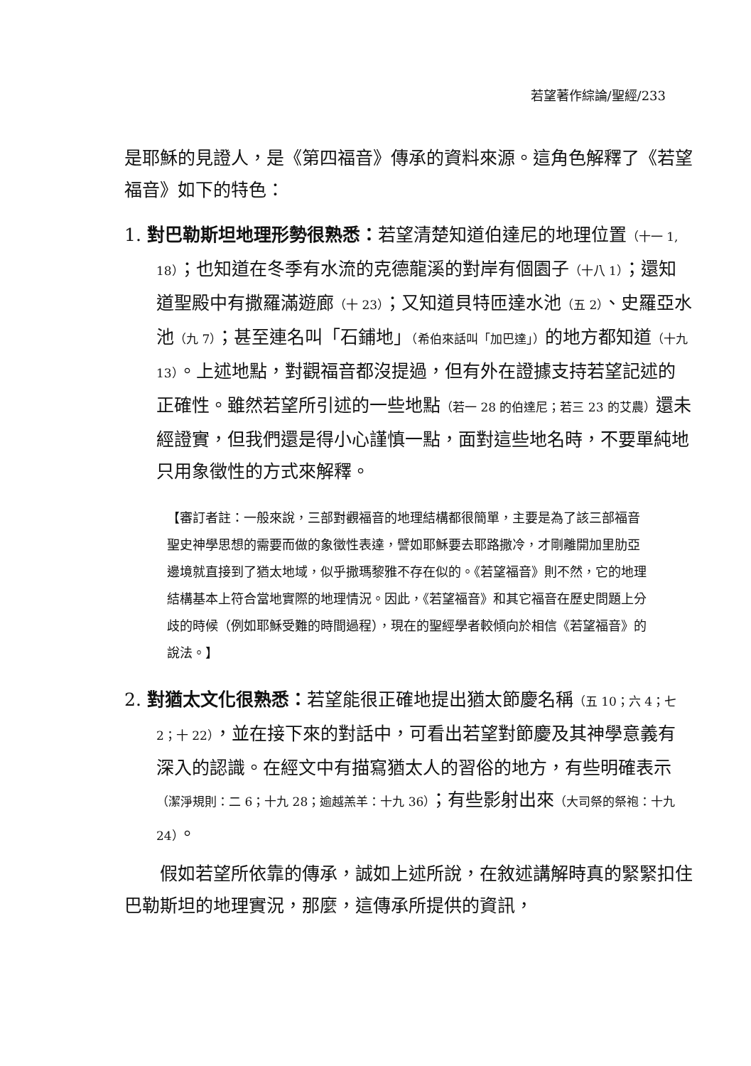若望著作綜論/聖經/233
是耶穌的見證人，是《第四福音》傳承的資料來源。這角色解釋了《若望福音》如下的特色：
1. 對巴勒斯坦地理形勢很熟悉：若望清楚知道伯達尼的地理位置（十一 1, 18）；也知道在冬季有水流的克德龍溪的對岸有個園子（十八 1）；還知道聖殿中有撒羅滿遊廊（十 23）；又知道貝特匝達水池（五 2）、史羅亞水池（九 7）；甚至連名叫「石鋪地」（希伯來話叫「加巴達」）的地方都知道（十九 13）。上述地點，對觀福音都沒提過，但有外在證據支持若望記述的正確性。雖然若望所引述的一些地點（若一 28 的伯達尼；若三 23 的艾農）還未經證實，但我們還是得小心謹慎一點，面對這些地名時，不要單純地只用象徵性的方式來解釋。
【審訂者註：一般來說，三部對觀福音的地理結構都很簡單，主要是為了該三部福音聖史神學思想的需要而做的象徵性表達，譬如耶穌要去耶路撒冷，才剛離開加里肋亞邊境就直接到了猶太地域，似乎撒瑪黎雅不存在似的。《若望福音》則不然，它的地理結構基本上符合當地實際的地理情況。因此，《若望福音》和其它福音在歷史問題上分歧的時候（例如耶穌受難的時間過程），現在的聖經學者較傾向於相信《若望福音》的說法。】
2. 對猶太文化很熟悉：若望能很正確地提出猶太節慶名稱（五 10；六 4；七 2；十 22），並在接下來的對話中，可看出若望對節慶及其神學意義有深入的認識。在經文中有描寫猶太人的習俗的地方，有些明確表示（潔淨規則：二 6；十九 28；逾越羔羊：十九 36）；有些影射出來（大司祭的祭袍：十九 24）。
假如若望所依靠的傳承，誠如上述所說，在敘述講解時真的緊緊扣住巴勒斯坦的地理實況，那麼，這傳承所提供的資訊，